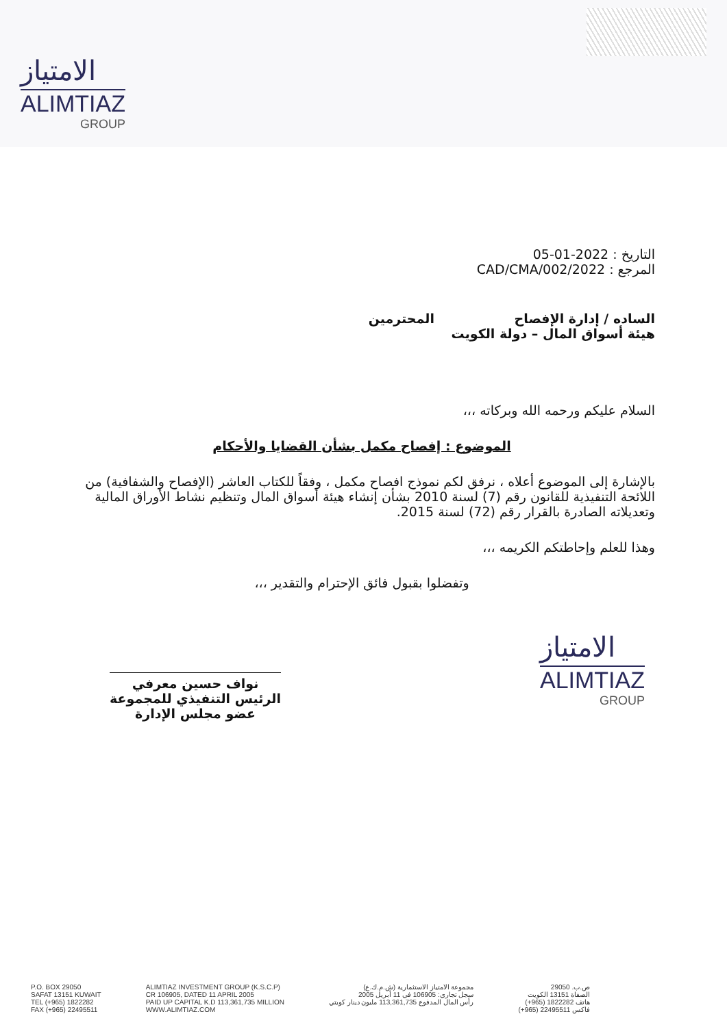الامتياز
ALIMTIAZ
GROUP
التاريخ : 2022-01-05
المرجع : 2022/CAD/CMA/002
الساده / إدارة الإفصاح المحترمين
هيئة أسواق المال – دولة الكويت
السلام عليكم ورحمه الله وبركاته ،،،
الموضوع : إفصاح مكمل بشأن القضايا والأحكام
بالإشارة إلى الموضوع أعلاه ، نرفق لكم نموذج افصاح مكمل ، وفقاً للكتاب العاشر (الإفصاح والشفافية) من اللائحة التنفيذية للقانون رقم (7) لسنة 2010 بشأن إنشاء هيئة أسواق المال وتنظيم نشاط الأوراق المالية وتعديلاته الصادرة بالقرار رقم (72) لسنة 2015.
وهذا للعلم وإحاطتكم الكريمه ،،،
وتفضلوا بقبول فائق الإحترام والتقدير ،،،
نواف حسين معرفي
الرئيس التنفيذي للمجموعة
عضو مجلس الإدارة
الامتياز
ALIMTIAZ
GROUP
P.O. BOX 29050
SAFAT 13151 KUWAIT
TEL (+965) 1822282
FAX (+965) 22495511
ALIMTIAZ INVESTMENT GROUP (K.S.C.P)
CR 106905, DATED 11 APRIL 2005
PAID UP CAPITAL K.D 113,361,735 MILLION
WWW.ALIMTIAZ.COM
مجموعة الامتياز الاستثمارية (ش.م.ك.ع)
سجل تجاري: 106905 في 11 أبريل 2005
رأس المال المدفوع 113,361,735 مليون دينار كويتي
ص.ب. 29050
الصفاة 13151 الكويت
هاتف 1822282 (965+)
فاكس 22495511 (965+)